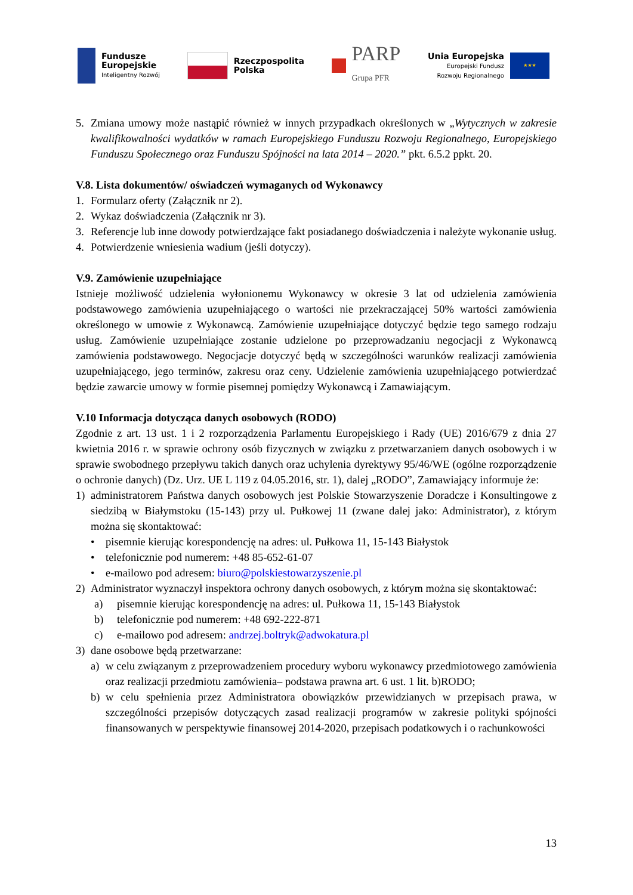Fundusze
Europejskie
Inteligentny Rozwój
Rzeczpospolita
Polska
PARP
Grupa PFR
Unia Europejska
Europejski Fundusz
Rozwoju Regionalnego
★★★
5. Zmiana umowy może nastąpić również w innych przypadkach określonych w „Wytycznych w zakresie kwalifikowalności wydatków w ramach Europejskiego Funduszu Rozwoju Regionalnego, Europejskiego Funduszu Społecznego oraz Funduszu Spójności na lata 2014 – 2020.” pkt. 6.5.2 ppkt. 20.
V.8. Lista dokumentów/ oświadczeń wymaganych od Wykonawcy
1. Formularz oferty (Załącznik nr 2).
2. Wykaz doświadczenia (Załącznik nr 3).
3. Referencje lub inne dowody potwierdzające fakt posiadanego doświadczenia i należyte wykonanie usług.
4. Potwierdzenie wniesienia wadium (jeśli dotyczy).
V.9. Zamówienie uzupełniające
Istnieje możliwość udzielenia wyłonionemu Wykonawcy w okresie 3 lat od udzielenia zamówienia podstawowego zamówienia uzupełniającego o wartości nie przekraczającej 50% wartości zamówienia określonego w umowie z Wykonawcą. Zamówienie uzupełniające dotyczyć będzie tego samego rodzaju usług. Zamówienie uzupełniające zostanie udzielone po przeprowadzaniu negocjacji z Wykonawcą zamówienia podstawowego. Negocjacje dotyczyć będą w szczególności warunków realizacji zamówienia uzupełniającego, jego terminów, zakresu oraz ceny. Udzielenie zamówienia uzupełniającego potwierdzać będzie zawarcie umowy w formie pisemnej pomiędzy Wykonawcą i Zamawiającym.
V.10 Informacja dotycząca danych osobowych (RODO)
Zgodnie z art. 13 ust. 1 i 2 rozporządzenia Parlamentu Europejskiego i Rady (UE) 2016/679 z dnia 27 kwietnia 2016 r. w sprawie ochrony osób fizycznych w związku z przetwarzaniem danych osobowych i w sprawie swobodnego przepływu takich danych oraz uchylenia dyrektywy 95/46/WE (ogólne rozporządzenie o ochronie danych) (Dz. Urz. UE L 119 z 04.05.2016, str. 1), dalej „RODO”, Zamawiający informuje że:
1) administratorem Państwa danych osobowych jest Polskie Stowarzyszenie Doradcze i Konsultingowe z siedzibą w Białymstoku (15-143) przy ul. Pułkowej 11 (zwane dalej jako: Administrator), z którym można się skontaktować:
• pisemnie kierując korespondencję na adres: ul. Pułkowa 11, 15-143 Białystok
• telefonicznie pod numerem: +48 85-652-61-07
• e-mailowo pod adresem: biuro@polskiestowarzyszenie.pl
2) Administrator wyznaczył inspektora ochrony danych osobowych, z którym można się skontaktować:
a) pisemnie kierując korespondencję na adres: ul. Pułkowa 11, 15-143 Białystok
b) telefonicznie pod numerem: +48 692-222-871
c) e-mailowo pod adresem: andrzej.boltryk@adwokatura.pl
3) dane osobowe będą przetwarzane:
a) w celu związanym z przeprowadzeniem procedury wyboru wykonawcy przedmiotowego zamówienia oraz realizacji przedmiotu zamówienia– podstawa prawna art. 6 ust. 1 lit. b)RODO;
b) w celu spełnienia przez Administratora obowiązków przewidzianych w przepisach prawa, w szczególności przepisów dotyczących zasad realizacji programów w zakresie polityki spójności finansowanych w perspektywie finansowej 2014-2020, przepisach podatkowych i o rachunkowości
13